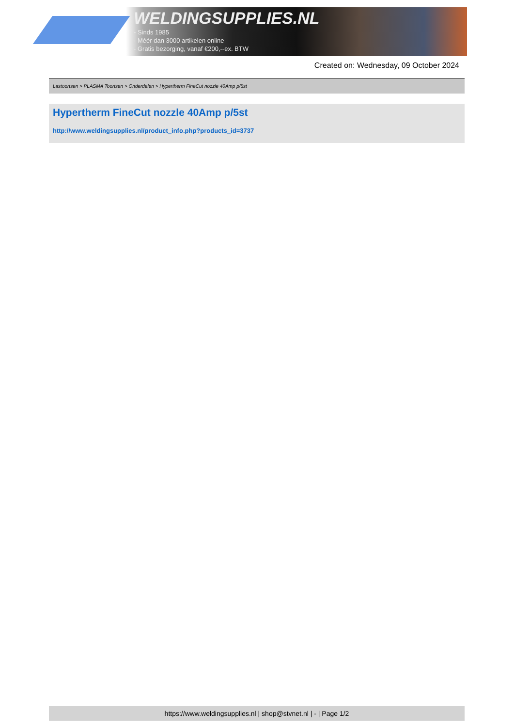WELDINGSUPPLIES.NL
- Sinds 1985
- Méér dan 3000 artikelen online
- Gratis bezorging, vanaf €200,--ex. BTW
Created on: Wednesday, 09 October 2024
Lastoortsen > PLASMA Toortsen > Onderdelen > Hypertherm FineCut nozzle 40Amp p/5st
Hypertherm FineCut nozzle 40Amp p/5st
http://www.weldingsupplies.nl/product_info.php?products_id=3737
https://www.weldingsupplies.nl | shop@stvnet.nl | - | Page 1/2